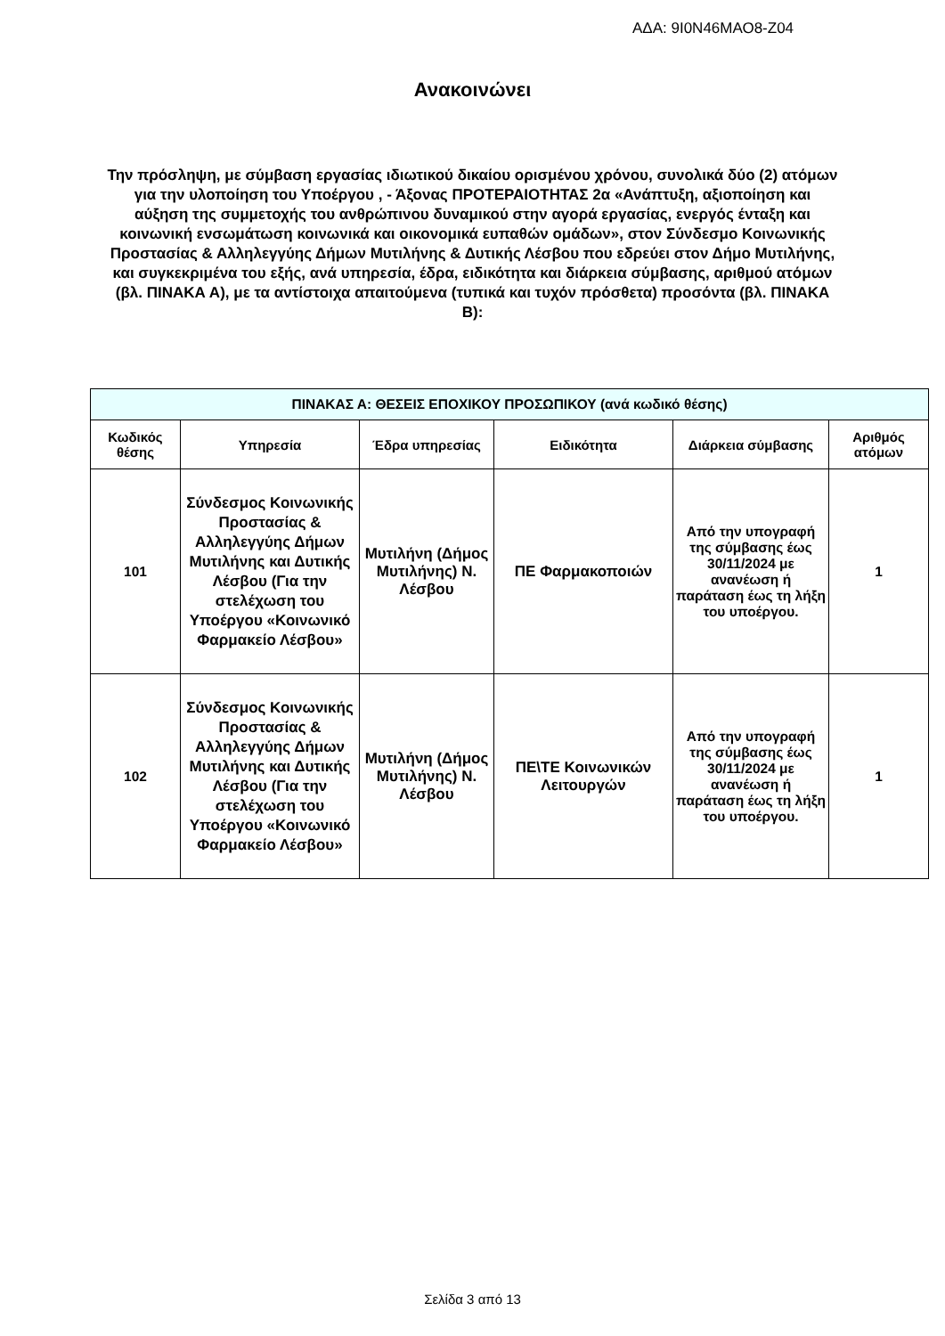ΑΔΑ: 9Ι0Ν46ΜΑΟ8-Ζ04
Ανακοινώνει
Την πρόσληψη, με σύμβαση εργασίας ιδιωτικού δικαίου ορισμένου χρόνου, συνολικά δύο (2) ατόμων για την υλοποίηση του Υποέργου , - Άξονας ΠΡΟΤΕΡΑΙΟΤΗΤΑΣ 2α «Ανάπτυξη, αξιοποίηση και αύξηση της συμμετοχής του ανθρώπινου δυναμικού στην αγορά εργασίας, ενεργός ένταξη και κοινωνική ενσωμάτωση κοινωνικά και οικονομικά ευπαθών ομάδων», στον Σύνδεσμο Κοινωνικής Προστασίας & Αλληλεγγύης Δήμων Μυτιλήνης & Δυτικής Λέσβου που εδρεύει στον Δήμο Μυτιλήνης, και συγκεκριμένα του εξής, ανά υπηρεσία, έδρα, ειδικότητα και διάρκεια σύμβασης, αριθμού ατόμων (βλ. ΠΙΝΑΚΑ Α), με τα αντίστοιχα απαιτούμενα (τυπικά και τυχόν πρόσθετα) προσόντα (βλ. ΠΙΝΑΚΑ Β):
| ΠΙΝΑΚΑΣ Α: ΘΕΣΕΙΣ ΕΠΟΧΙΚΟΥ ΠΡΟΣΩΠΙΚΟΥ (ανά κωδικό θέσης) | | | | | |
| Κωδικός θέσης | Υπηρεσία | Έδρα υπηρεσίας | Ειδικότητα | Διάρκεια σύμβασης | Αριθμός ατόμων |
| 101 | Σύνδεσμος Κοινωνικής Προστασίας & Αλληλεγγύης Δήμων Μυτιλήνης και Δυτικής Λέσβου (Για την στελέχωση του Υποέργου «Κοινωνικό Φαρμακείο Λέσβου» | Μυτιλήνη (Δήμος Μυτιλήνης) Ν. Λέσβου | ΠΕ Φαρμακοποιών | Από την υπογραφή της σύμβασης έως 30/11/2024 με ανανέωση ή παράταση έως τη λήξη του υποέργου. | 1 |
| 102 | Σύνδεσμος Κοινωνικής Προστασίας & Αλληλεγγύης Δήμων Μυτιλήνης και Δυτικής Λέσβου (Για την στελέχωση του Υποέργου «Κοινωνικό Φαρμακείο Λέσβου» | Μυτιλήνη (Δήμος Μυτιλήνης) Ν. Λέσβου | ΠΕ\ΤΕ Κοινωνικών Λειτουργών | Από την υπογραφή της σύμβασης έως 30/11/2024 με ανανέωση ή παράταση έως τη λήξη του υποέργου. | 1 |
Σελίδα 3 από 13